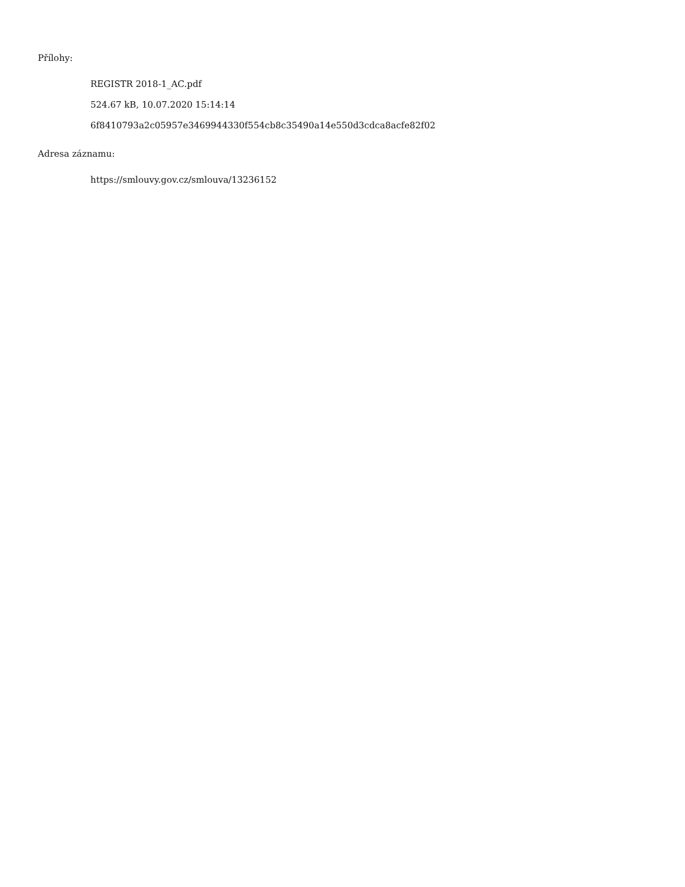Přílohy:
REGISTR 2018-1_AC.pdf
524.67 kB, 10.07.2020 15:14:14
6f8410793a2c05957e3469944330f554cb8c35490a14e550d3cdca8acfe82f02
Adresa záznamu:
https://smlouvy.gov.cz/smlouva/13236152